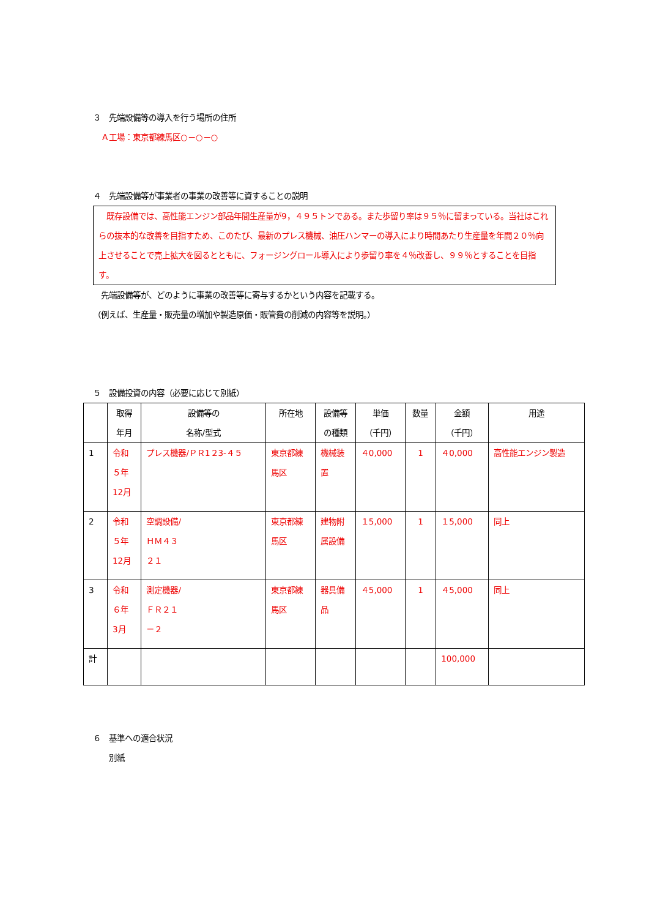３　先端設備等の導入を行う場所の住所
　Ａ工場：東京都練馬区○－○－○
４　先端設備等が事業者の事業の改善等に資することの説明
　既存設備では、高性能エンジン部品年間生産量が9，４９５トンである。また歩留り率は９５％に留まっている。当社はこれらの抜本的な改善を目指すため、このたび、最新のプレス機械、油圧ハンマーの導入により時間あたり生産量を年間２０％向上させることで売上拡大を図るとともに、フォージングロール導入により歩留り率を４％改善し、９９％とすることを目指す。
　先端設備等が、どのように事業の改善等に寄与するかという内容を記載する。
（例えば、生産量・販売量の増加や製造原価・販管費の削減の内容等を説明。）
５　設備投資の内容（必要に応じて別紙）
| | 取得 年月 | 設備等の 名称/型式 | 所在地 | 設備等 の種類 | 単価 （千円） | 数量 | 金額 （千円） | 用途 |
| --- | --- | --- | --- | --- | --- | --- | --- | --- |
| 1 | 令和 ５年 12月 | プレス機器/ＰＲ1２3-４５ | 東京都練 馬区 | 機械装 置 | ４0,000 | 1 | ４0,000 | 高性能エンジン製造 |
| 2 | 令和 ５年 12月 | 空調設備/ ＨＭ４３ ２１ | 東京都練 馬区 | 建物附 属設備 | １5,000 | 1 | １5,000 | 同上 |
| 3 | 令和 ６年 3月 | 測定機器/ ＦＲ２１ －２ | 東京都練 馬区 | 器具備 品 | ４5,000 | 1 | ４5,000 | 同上 |
| 計 | | | | | | | 100,000 | |
６　基準への適合状況
　　別紙